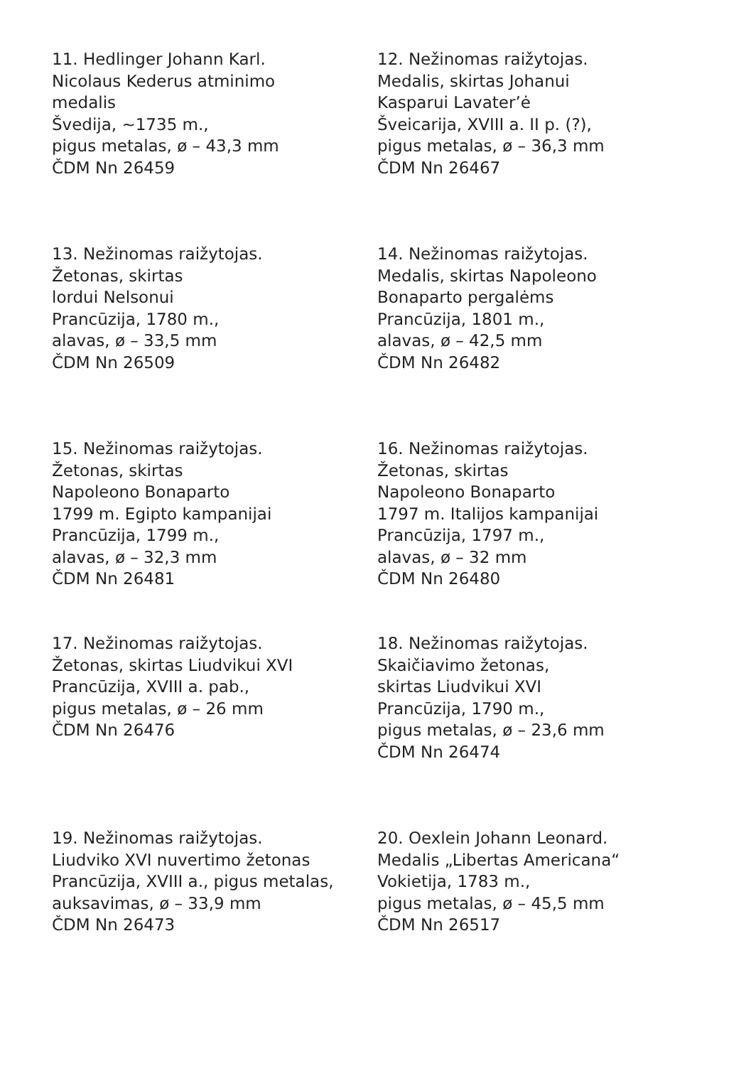11. Hedlinger Johann Karl.
Nicolaus Kederus atminimo
medalis
Švedija, ~1735 m.,
pigus metalas, ø – 43,3 mm
ČDM Nn 26459
12. Nežinomas raižytojas.
Medalis, skirtas Johanui
Kasparui Lavater’ė
Šveicarija, XVIII a. II p. (?),
pigus metalas, ø – 36,3 mm
ČDM Nn 26467
13. Nežinomas raižytojas.
Žetonas, skirtas
lordui Nelsonui
Prancūzija, 1780 m.,
alavas, ø – 33,5 mm
ČDM Nn 26509
14. Nežinomas raižytojas.
Medalis, skirtas Napoleono
Bonaparto pergalėms
Prancūzija, 1801 m.,
alavas, ø – 42,5 mm
ČDM Nn 26482
15. Nežinomas raižytojas.
Žetonas, skirtas
Napoleono Bonaparto
1799 m. Egipto kampanijai
Prancūzija, 1799 m.,
alavas, ø – 32,3 mm
ČDM Nn 26481
16. Nežinomas raižytojas.
Žetonas, skirtas
Napoleono Bonaparto
1797 m. Italijos kampanijai
Prancūzija, 1797 m.,
alavas, ø – 32 mm
ČDM Nn 26480
17. Nežinomas raižytojas.
Žetonas, skirtas Liudvikui XVI
Prancūzija, XVIII a. pab.,
pigus metalas, ø – 26 mm
ČDM Nn 26476
18. Nežinomas raižytojas.
Skaičiavimo žetonas,
skirtas Liudvikui XVI
Prancūzija, 1790 m.,
pigus metalas, ø – 23,6 mm
ČDM Nn 26474
19. Nežinomas raižytojas.
Liudviko XVI nuvertimo žetonas
Prancūzija, XVIII a., pigus metalas,
auksavimas, ø – 33,9 mm
ČDM Nn 26473
20. Oexlein Johann Leonard.
Medalis „Libertas Americana“
Vokietija, 1783 m.,
pigus metalas, ø – 45,5 mm
ČDM Nn 26517